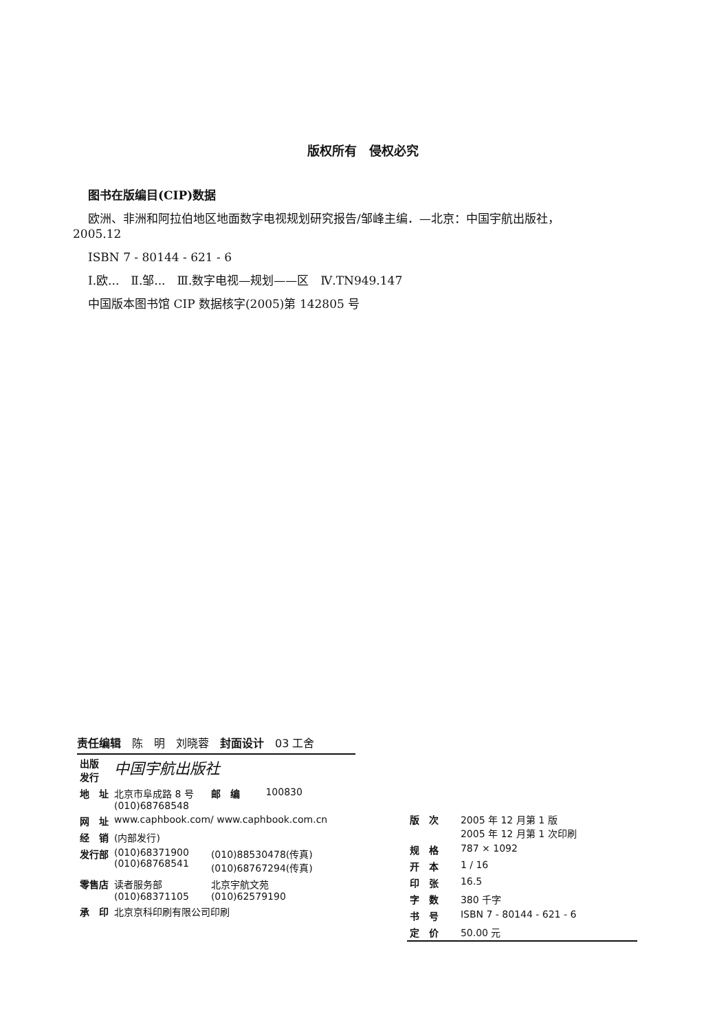版权所有　侵权必究
图书在版编目(CIP)数据
欧洲、非洲和阿拉伯地区地面数字电视规划研究报告/邹峰主编．—北京：中国宇航出版社，
2005.12
ISBN 7 - 80144 - 621 - 6
Ⅰ.欧...　Ⅱ.邹...　Ⅲ.数字电视—规划——区　Ⅳ.TN949.147
中国版本图书馆 CIP 数据核字(2005)第 142805 号
责任编辑　陈　明　刘晓蓉　封面设计　03 工舍
| 出版 发行 | 中国宇航出版社 | | |
| 地 址 | 北京市阜成路 8 号 (010)68768548 | 邮 编 | 100830 |
| 网 址 | www.caphbook.com/ www.caphbook.com.cn | | |
| 经 销 | (内部发行) | | |
| 发行部 | (010)68371900 (010)68768541 | (010)88530478(传真) (010)68767294(传真) | |
| 零售店 | 读者服务部 (010)68371105 | 北京宇航文苑 (010)62579190 | |
| 承 印 | 北京京科印刷有限公司印刷 | | |
| 版 次 | 2005 年 12 月第 1 版 2005 年 12 月第 1 次印刷 |
| 规 格 | 787 × 1092 |
| 开 本 | 1 / 16 |
| 印 张 | 16.5 |
| 字 数 | 380 千字 |
| 书 号 | ISBN 7 - 80144 - 621 - 6 |
| 定 价 | 50.00 元 |